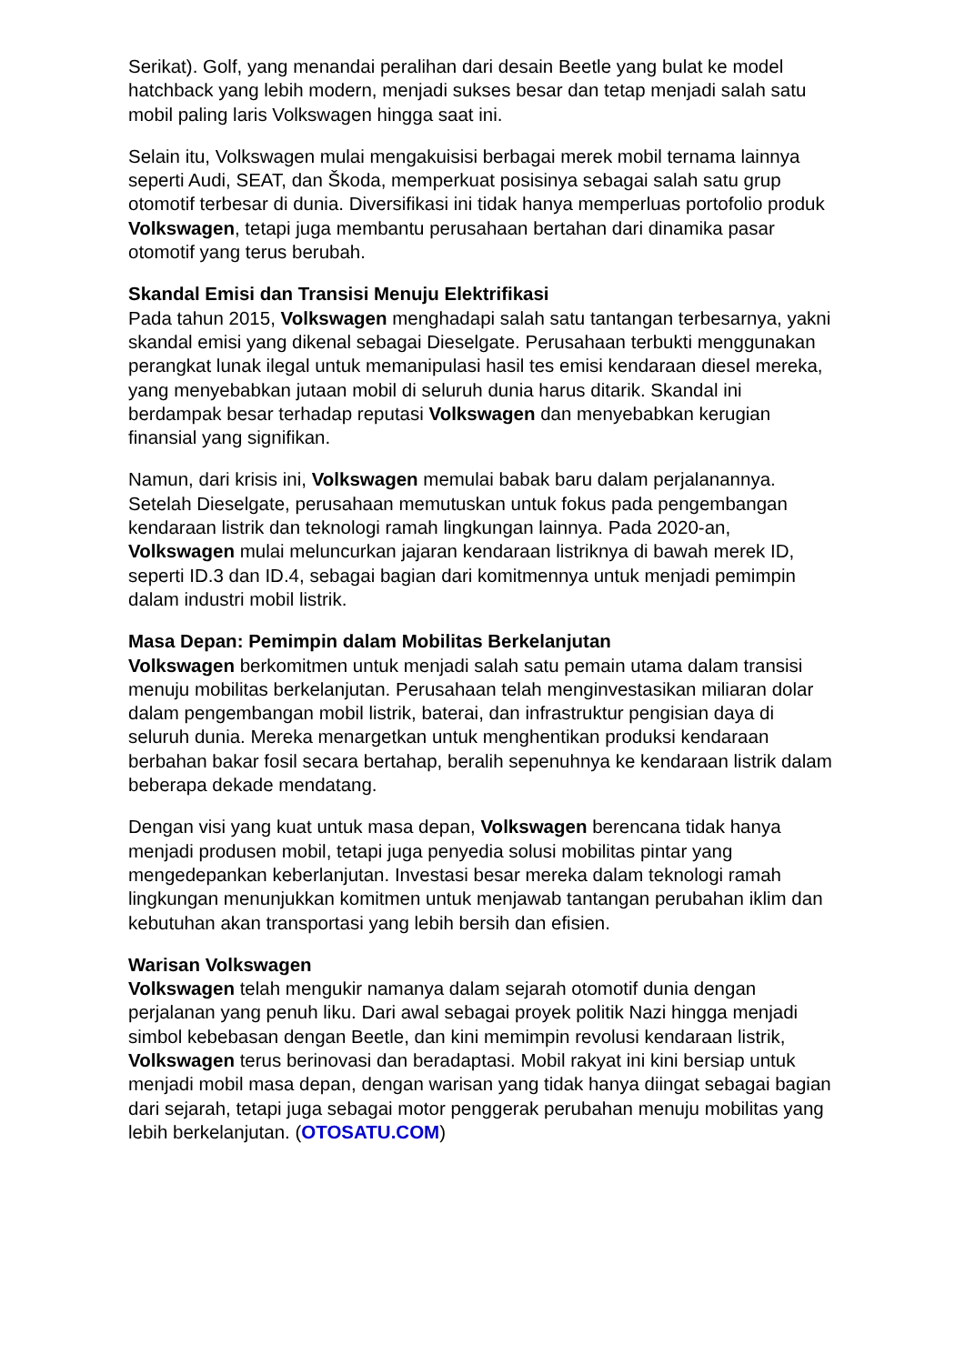Serikat). Golf, yang menandai peralihan dari desain Beetle yang bulat ke model hatchback yang lebih modern, menjadi sukses besar dan tetap menjadi salah satu mobil paling laris Volkswagen hingga saat ini.
Selain itu, Volkswagen mulai mengakuisisi berbagai merek mobil ternama lainnya seperti Audi, SEAT, dan Škoda, memperkuat posisinya sebagai salah satu grup otomotif terbesar di dunia. Diversifikasi ini tidak hanya memperluas portofolio produk Volkswagen, tetapi juga membantu perusahaan bertahan dari dinamika pasar otomotif yang terus berubah.
Skandal Emisi dan Transisi Menuju Elektrifikasi
Pada tahun 2015, Volkswagen menghadapi salah satu tantangan terbesarnya, yakni skandal emisi yang dikenal sebagai Dieselgate. Perusahaan terbukti menggunakan perangkat lunak ilegal untuk memanipulasi hasil tes emisi kendaraan diesel mereka, yang menyebabkan jutaan mobil di seluruh dunia harus ditarik. Skandal ini berdampak besar terhadap reputasi Volkswagen dan menyebabkan kerugian finansial yang signifikan.
Namun, dari krisis ini, Volkswagen memulai babak baru dalam perjalanannya. Setelah Dieselgate, perusahaan memutuskan untuk fokus pada pengembangan kendaraan listrik dan teknologi ramah lingkungan lainnya. Pada 2020-an, Volkswagen mulai meluncurkan jajaran kendaraan listriknya di bawah merek ID, seperti ID.3 dan ID.4, sebagai bagian dari komitmennya untuk menjadi pemimpin dalam industri mobil listrik.
Masa Depan: Pemimpin dalam Mobilitas Berkelanjutan
Volkswagen berkomitmen untuk menjadi salah satu pemain utama dalam transisi menuju mobilitas berkelanjutan. Perusahaan telah menginvestasikan miliaran dolar dalam pengembangan mobil listrik, baterai, dan infrastruktur pengisian daya di seluruh dunia. Mereka menargetkan untuk menghentikan produksi kendaraan berbahan bakar fosil secara bertahap, beralih sepenuhnya ke kendaraan listrik dalam beberapa dekade mendatang.
Dengan visi yang kuat untuk masa depan, Volkswagen berencana tidak hanya menjadi produsen mobil, tetapi juga penyedia solusi mobilitas pintar yang mengedepankan keberlanjutan. Investasi besar mereka dalam teknologi ramah lingkungan menunjukkan komitmen untuk menjawab tantangan perubahan iklim dan kebutuhan akan transportasi yang lebih bersih dan efisien.
Warisan Volkswagen
Volkswagen telah mengukir namanya dalam sejarah otomotif dunia dengan perjalanan yang penuh liku. Dari awal sebagai proyek politik Nazi hingga menjadi simbol kebebasan dengan Beetle, dan kini memimpin revolusi kendaraan listrik, Volkswagen terus berinovasi dan beradaptasi. Mobil rakyat ini kini bersiap untuk menjadi mobil masa depan, dengan warisan yang tidak hanya diingat sebagai bagian dari sejarah, tetapi juga sebagai motor penggerak perubahan menuju mobilitas yang lebih berkelanjutan. (OTOSATU.COM)